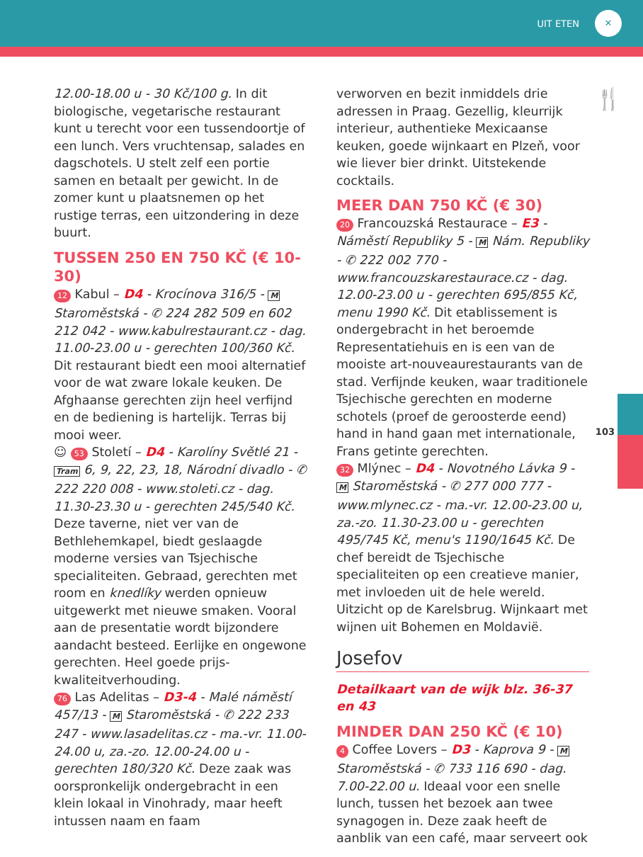UIT ETEN ✕
🍴
12.00-18.00 u - 30 Kč/100 g. In dit biologische, vegetarische restaurant kunt u terecht voor een tussendoortje of een lunch. Vers vruchtensap, salades en dagschotels. U stelt zelf een portie samen en betaalt per gewicht. In de zomer kunt u plaatsnemen op het rustige terras, een uitzondering in deze buurt.
TUSSEN 250 EN 750 KČ (€ 10-30)
12 Kabul – D4 - Krocínova 316/5 - M Staroměstská - ✆ 224 282 509 en 602 212 042 - www.kabulrestaurant.cz - dag. 11.00-23.00 u - gerechten 100/360 Kč. Dit restaurant biedt een mooi alternatief voor de wat zware lokale keuken. De Afghaanse gerechten zijn heel verfijnd en de bediening is hartelijk. Terras bij mooi weer.
☺ 53 Století – D4 - Karolíny Světlé 21 - Tram 6, 9, 22, 23, 18, Národní divadlo - ✆ 222 220 008 - www.stoleti.cz - dag. 11.30-23.30 u - gerechten 245/540 Kč. Deze taverne, niet ver van de Bethlehemkapel, biedt geslaagde moderne versies van Tsjechische specialiteiten. Gebraad, gerechten met room en knedlíky werden opnieuw uitgewerkt met nieuwe smaken. Vooral aan de presentatie wordt bijzondere aandacht besteed. Eerlijke en ongewone gerechten. Heel goede prijs-kwaliteitverhouding.
76 Las Adelitas – D3-4 - Malé náměstí 457/13 - M Staroměstská - ✆ 222 233 247 - www.lasadelitas.cz - ma.-vr. 11.00-24.00 u, za.-zo. 12.00-24.00 u - gerechten 180/320 Kč. Deze zaak was oorspronkelijk ondergebracht in een klein lokaal in Vinohrady, maar heeft intussen naam en faam
verworven en bezit inmiddels drie adressen in Praag. Gezellig, kleurrijk interieur, authentieke Mexicaanse keuken, goede wijnkaart en Plzeň, voor wie liever bier drinkt. Uitstekende cocktails.
MEER DAN 750 KČ (€ 30)
20 Francouzská Restaurace – E3 - Náměstí Republiky 5 - M Nám. Republiky - ✆ 222 002 770 - www.francouzskarestaurace.cz - dag. 12.00-23.00 u - gerechten 695/855 Kč, menu 1990 Kč. Dit etablissement is ondergebracht in het beroemde Representatiehuis en is een van de mooiste art-nouveaurestaurants van de stad. Verfijnde keuken, waar traditionele Tsjechische gerechten en moderne schotels (proef de geroosterde eend) hand in hand gaan met internationale, Frans getinte gerechten.
32 Mlýnec – D4 - Novotného Lávka 9 - M Staroměstská - ✆ 277 000 777 - www.mlynec.cz - ma.-vr. 12.00-23.00 u, za.-zo. 11.30-23.00 u - gerechten 495/745 Kč, menu's 1190/1645 Kč. De chef bereidt de Tsjechische specialiteiten op een creatieve manier, met invloeden uit de hele wereld. Uitzicht op de Karelsbrug. Wijnkaart met wijnen uit Bohemen en Moldavië.
Josefov
Detailkaart van de wijk blz. 36-37 en 43
MINDER DAN 250 KČ (€ 10)
4 Coffee Lovers – D3 - Kaprova 9 - M Staroměstská - ✆ 733 116 690 - dag. 7.00-22.00 u. Ideaal voor een snelle lunch, tussen het bezoek aan twee synagogen in. Deze zaak heeft de aanblik van een café, maar serveert ook
103